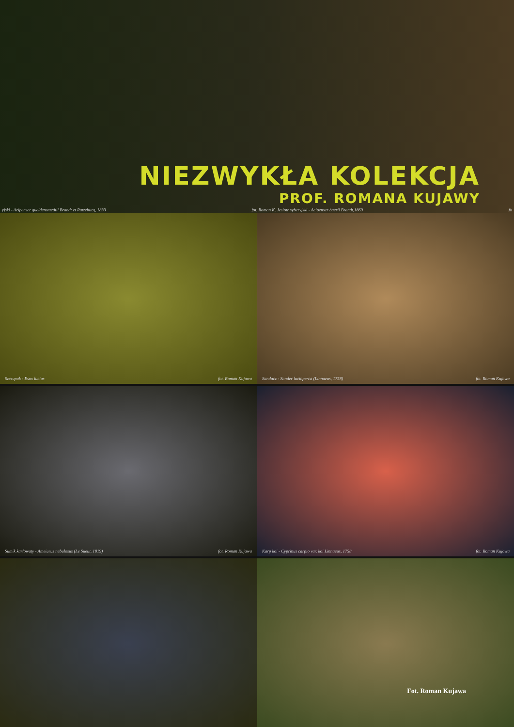NIEZWYKŁA KOLEKCJA
PROF. ROMANA KUJAWY
yjski - Acipenser gueldenstaedtii Brandt et Ratzeburg, 1833 fot. Roman K. Jesiotr syberyjski - Acipenser baerii Brandt,1869 fo
Szczupak - Esox lucius fot. Roman Kujawa
Sandacz - Sander lucioperca (Linnaeus, 1758) fot. Roman Kujawa
Sumik karłowaty - Ameiurus nebulosus (Le Sueur, 1819) fot. Roman Kujawa
Karp koi - Cyprinus carpio var. koi Linnaeus, 1758 fot. Roman Kujawa
Fot. Roman Kujawa